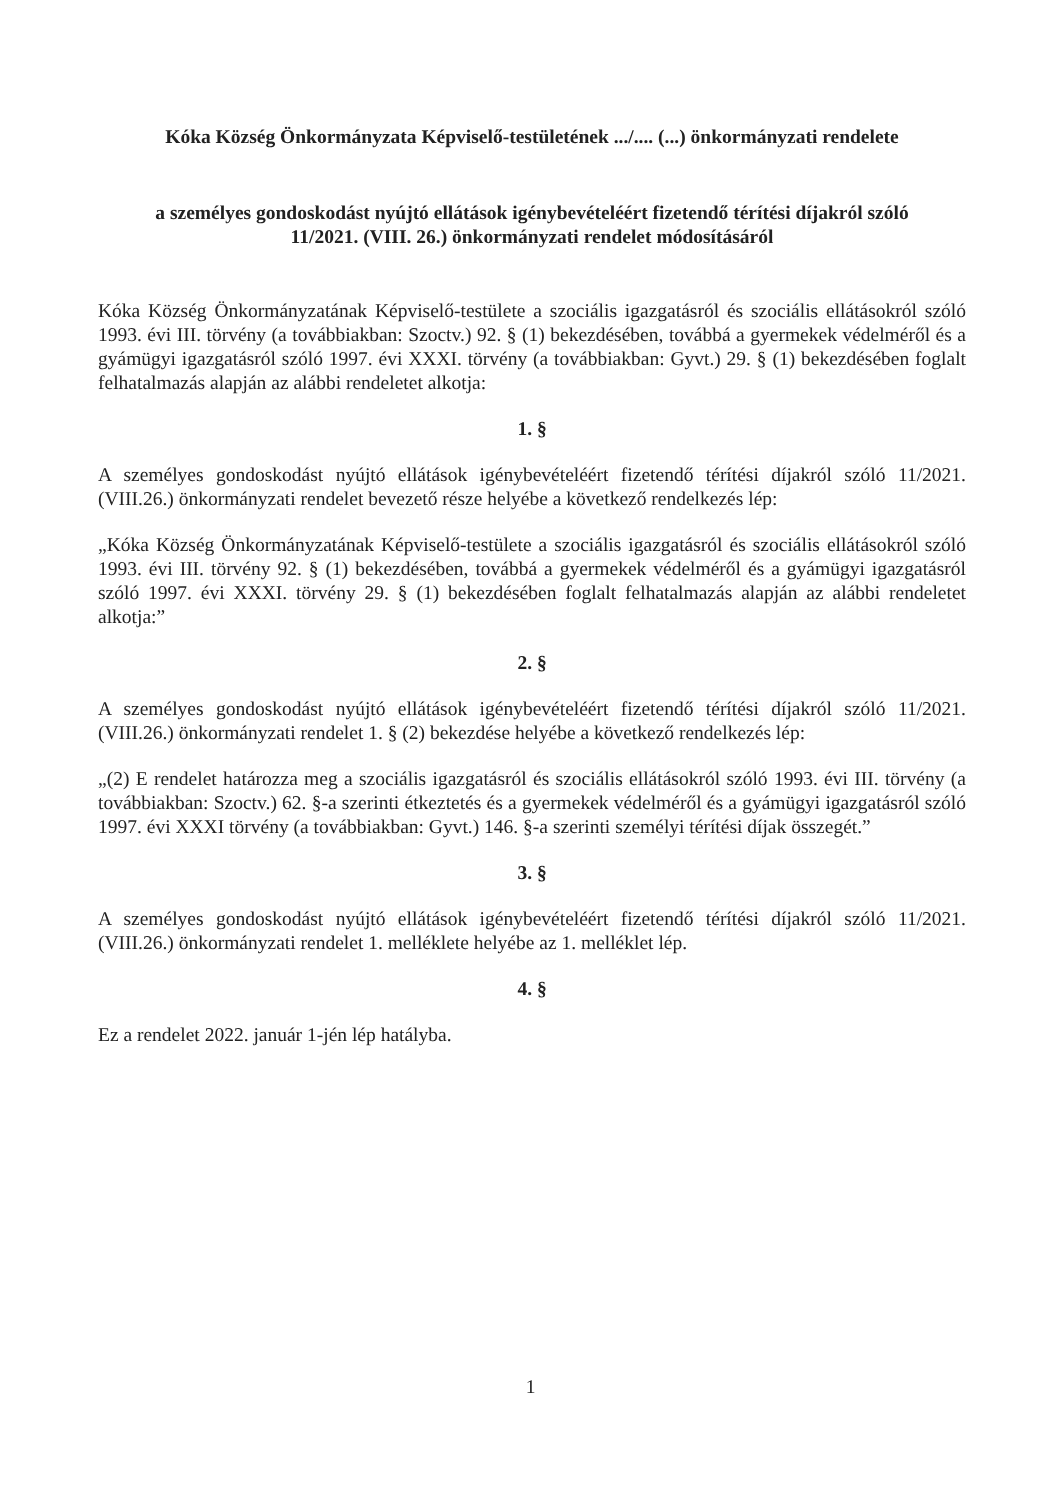Kóka Község Önkormányzata Képviselő-testületének .../.... (...) önkormányzati rendelete
a személyes gondoskodást nyújtó ellátások igénybevételéért fizetendő térítési díjakról szóló
11/2021. (VIII. 26.) önkormányzati rendelet módosításáról
Kóka Község Önkormányzatának Képviselő-testülete a szociális igazgatásról és szociális ellátásokról szóló 1993. évi III. törvény (a továbbiakban: Szoctv.) 92. § (1) bekezdésében, továbbá a gyermekek védelméről és a gyámügyi igazgatásról szóló 1997. évi XXXI. törvény (a továbbiakban: Gyvt.) 29. § (1) bekezdésében foglalt felhatalmazás alapján az alábbi rendeletet alkotja:
1. §
A személyes gondoskodást nyújtó ellátások igénybevételéért fizetendő térítési díjakról szóló 11/2021. (VIII.26.) önkormányzati rendelet bevezető része helyébe a következő rendelkezés lép:
„Kóka Község Önkormányzatának Képviselő-testülete a szociális igazgatásról és szociális ellátásokról szóló 1993. évi III. törvény 92. § (1) bekezdésében, továbbá a gyermekek védelméről és a gyámügyi igazgatásról szóló 1997. évi XXXI. törvény 29. § (1) bekezdésében foglalt felhatalmazás alapján az alábbi rendeletet alkotja:”
2. §
A személyes gondoskodást nyújtó ellátások igénybevételéért fizetendő térítési díjakról szóló 11/2021. (VIII.26.) önkormányzati rendelet 1. § (2) bekezdése helyébe a következő rendelkezés lép:
„(2) E rendelet határozza meg a szociális igazgatásról és szociális ellátásokról szóló 1993. évi III. törvény (a továbbiakban: Szoctv.) 62. §-a szerinti étkeztetés és a gyermekek védelméről és a gyámügyi igazgatásról szóló 1997. évi XXXI törvény (a továbbiakban: Gyvt.) 146. §-a szerinti személyi térítési díjak összegét.”
3. §
A személyes gondoskodást nyújtó ellátások igénybevételéért fizetendő térítési díjakról szóló 11/2021. (VIII.26.) önkormányzati rendelet 1. melléklete helyébe az 1. melléklet lép.
4. §
Ez a rendelet 2022. január 1-jén lép hatályba.
1